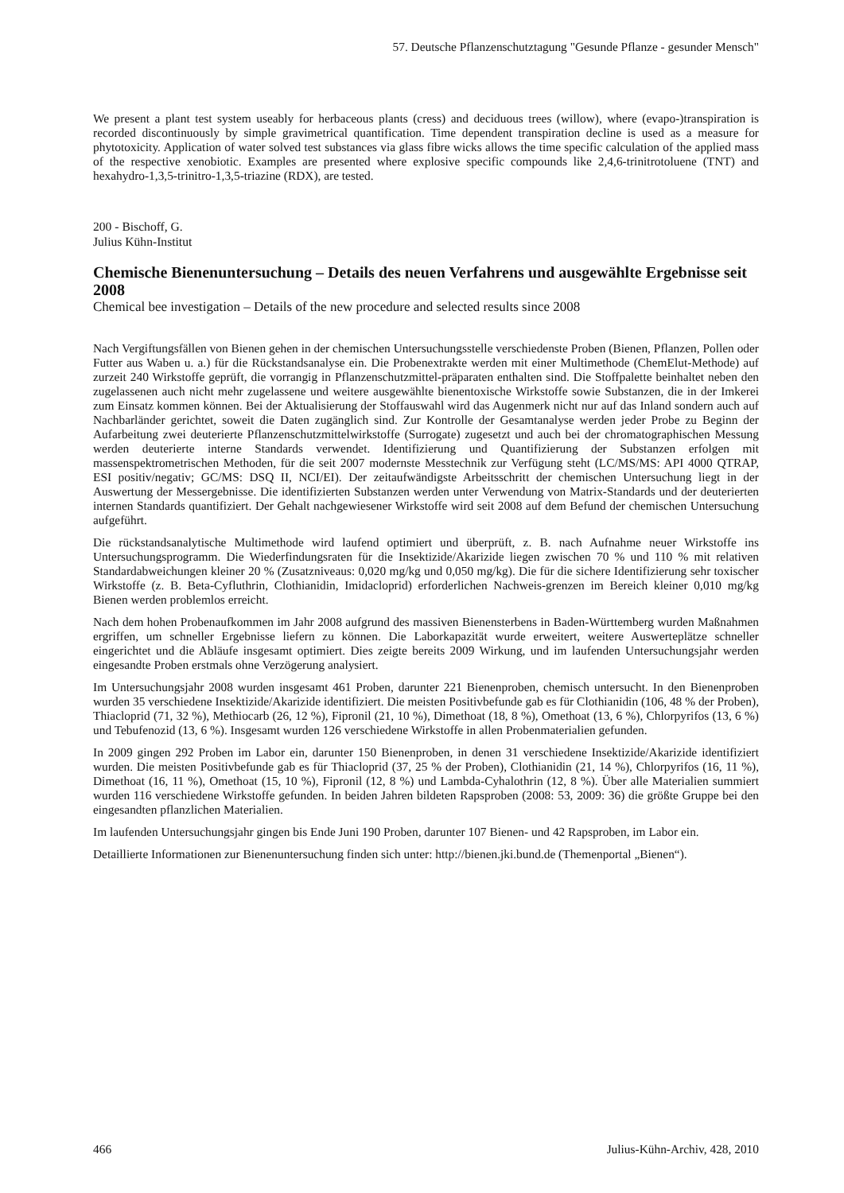57. Deutsche Pflanzenschutztagung "Gesunde Pflanze - gesunder Mensch"
We present a plant test system useably for herbaceous plants (cress) and deciduous trees (willow), where (evapo-)transpiration is recorded discontinuously by simple gravimetrical quantification. Time dependent transpiration decline is used as a measure for phytotoxicity. Application of water solved test substances via glass fibre wicks allows the time specific calculation of the applied mass of the respective xenobiotic. Examples are presented where explosive specific compounds like 2,4,6-trinitrotoluene (TNT) and hexahydro-1,3,5-trinitro-1,3,5-triazine (RDX), are tested.
200 - Bischoff, G.
Julius Kühn-Institut
Chemische Bienenuntersuchung – Details des neuen Verfahrens und ausgewählte Ergebnisse seit 2008
Chemical bee investigation – Details of the new procedure and selected results since 2008
Nach Vergiftungsfällen von Bienen gehen in der chemischen Untersuchungsstelle verschiedenste Proben (Bienen, Pflanzen, Pollen oder Futter aus Waben u. a.) für die Rückstandsanalyse ein. Die Probenextrakte werden mit einer Multimethode (ChemElut-Methode) auf zurzeit 240 Wirkstoffe geprüft, die vorrangig in Pflanzenschutzmittel-präparaten enthalten sind. Die Stoffpalette beinhaltet neben den zugelassenen auch nicht mehr zugelassene und weitere ausgewählte bienentoxische Wirkstoffe sowie Substanzen, die in der Imkerei zum Einsatz kommen können. Bei der Aktualisierung der Stoffauswahl wird das Augenmerk nicht nur auf das Inland sondern auch auf Nachbarländer gerichtet, soweit die Daten zugänglich sind. Zur Kontrolle der Gesamtanalyse werden jeder Probe zu Beginn der Aufarbeitung zwei deuterierte Pflanzenschutzmittelwirkstoffe (Surrogate) zugesetzt und auch bei der chromatographischen Messung werden deuterierte interne Standards verwendet. Identifizierung und Quantifizierung der Substanzen erfolgen mit massenspektrometrischen Methoden, für die seit 2007 modernste Messtechnik zur Verfügung steht (LC/MS/MS: API 4000 QTRAP, ESI positiv/negativ; GC/MS: DSQ II, NCI/EI). Der zeitaufwändigste Arbeitsschritt der chemischen Untersuchung liegt in der Auswertung der Messergebnisse. Die identifizierten Substanzen werden unter Verwendung von Matrix-Standards und der deuterierten internen Standards quantifiziert. Der Gehalt nachgewiesener Wirkstoffe wird seit 2008 auf dem Befund der chemischen Untersuchung aufgeführt.
Die rückstandsanalytische Multimethode wird laufend optimiert und überprüft, z. B. nach Aufnahme neuer Wirkstoffe ins Untersuchungsprogramm. Die Wiederfindungsraten für die Insektizide/Akarizide liegen zwischen 70 % und 110 % mit relativen Standardabweichungen kleiner 20 % (Zusatzniveaus: 0,020 mg/kg und 0,050 mg/kg). Die für die sichere Identifizierung sehr toxischer Wirkstoffe (z. B. Beta-Cyfluthrin, Clothianidin, Imidacloprid) erforderlichen Nachweis-grenzen im Bereich kleiner 0,010 mg/kg Bienen werden problemlos erreicht.
Nach dem hohen Probenaufkommen im Jahr 2008 aufgrund des massiven Bienensterbens in Baden-Württemberg wurden Maßnahmen ergriffen, um schneller Ergebnisse liefern zu können. Die Laborkapazität wurde erweitert, weitere Auswerteplätze schneller eingerichtet und die Abläufe insgesamt optimiert. Dies zeigte bereits 2009 Wirkung, und im laufenden Untersuchungsjahr werden eingesandte Proben erstmals ohne Verzögerung analysiert.
Im Untersuchungsjahr 2008 wurden insgesamt 461 Proben, darunter 221 Bienenproben, chemisch untersucht. In den Bienenproben wurden 35 verschiedene Insektizide/Akarizide identifiziert. Die meisten Positivbefunde gab es für Clothianidin (106, 48 % der Proben), Thiacloprid (71, 32 %), Methiocarb (26, 12 %), Fipronil (21, 10 %), Dimethoat (18, 8 %), Omethoat (13, 6 %), Chlorpyrifos (13, 6 %) und Tebufenozid (13, 6 %). Insgesamt wurden 126 verschiedene Wirkstoffe in allen Probenmaterialien gefunden.
In 2009 gingen 292 Proben im Labor ein, darunter 150 Bienenproben, in denen 31 verschiedene Insektizide/Akarizide identifiziert wurden. Die meisten Positivbefunde gab es für Thiacloprid (37, 25 % der Proben), Clothianidin (21, 14 %), Chlorpyrifos (16, 11 %), Dimethoat (16, 11 %), Omethoat (15, 10 %), Fipronil (12, 8 %) und Lambda-Cyhalothrin (12, 8 %). Über alle Materialien summiert wurden 116 verschiedene Wirkstoffe gefunden. In beiden Jahren bildeten Rapsproben (2008: 53, 2009: 36) die größte Gruppe bei den eingesandten pflanzlichen Materialien.
Im laufenden Untersuchungsjahr gingen bis Ende Juni 190 Proben, darunter 107 Bienen- und 42 Rapsproben, im Labor ein.
Detaillierte Informationen zur Bienenuntersuchung finden sich unter: http://bienen.jki.bund.de (Themenportal „Bienen“).
466 Julius-Kühn-Archiv, 428, 2010